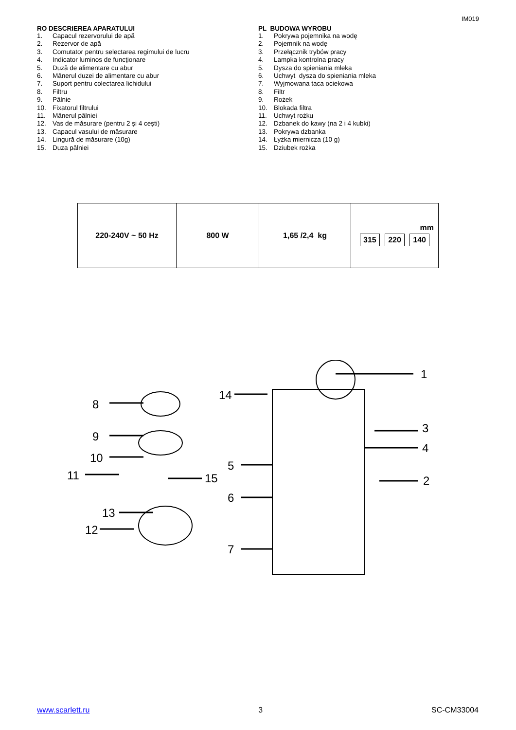IM019
RO DESCRIEREA APARATULUI
1. Capacul rezervorului de apă
2. Rezervor de apă
3. Comutator pentru selectarea regimului de lucru
4. Indicator luminos de funcţionare
5. Duză de alimentare cu abur
6. Mânerul duzei de alimentare cu abur
7. Suport pentru colectarea lichidului
8. Filtru
9. Pâlnie
10. Fixatorul filtrului
11. Mânerul pâlniei
12. Vas de măsurare (pentru 2 şi 4 ceşti)
13. Capacul vasului de măsurare
14. Lingură de măsurare (10g)
15. Duza pâlniei
PL BUDOWA WYROBU
1. Pokrywa pojemnika na wodę
2. Pojemnik na wodę
3. Przełącznik trybów pracy
4. Lampka kontrolna pracy
5. Dysza do spieniania mleka
6. Uchwyt dysza do spieniania mleka
7. Wyjmowana taca ociekowa
8. Filtr
9. Rożek
10. Blokada filtra
11. Uchwyt rożku
12. Dzbanek do kawy (na 2 i 4 kubki)
13. Pokrywa dzbanka
14. Łyżka miernicza (10 g)
15. Dziubek rożka
| 220-240V ~ 50 Hz | 800 W | 1,65 /2,4 kg | mm 315 220 140 |
1
3
4
2
8
9
10
11
15
13
12
14
5
6
7
www.scarlett.ru 3 SC-CM33004